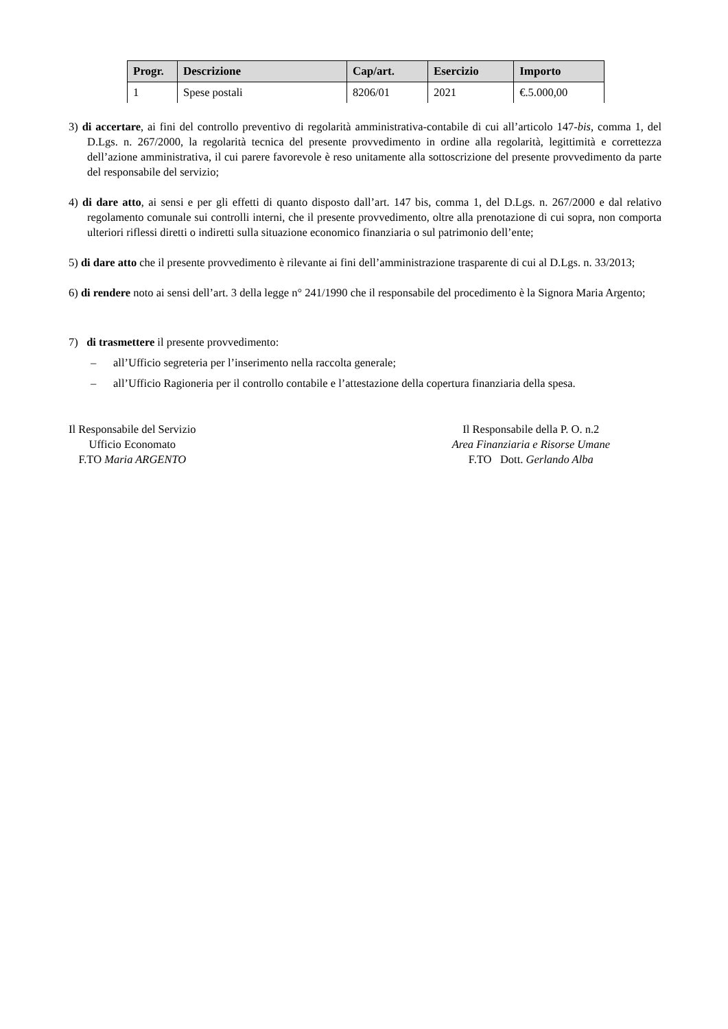| Progr. | Descrizione | Cap/art. | Esercizio | Importo |
| --- | --- | --- | --- | --- |
| 1 | Spese postali | 8206/01 | 2021 | €.5.000,00 |
3) di accertare, ai fini del controllo preventivo di regolarità amministrativa-contabile di cui all’articolo 147-bis, comma 1, del D.Lgs. n. 267/2000, la regolarità tecnica del presente provvedimento in ordine alla regolarità, legittimità e correttezza dell’azione amministrativa, il cui parere favorevole è reso unitamente alla sottoscrizione del presente provvedimento da parte del responsabile del servizio;
4) di dare atto, ai sensi e per gli effetti di quanto disposto dall’art. 147 bis, comma 1, del D.Lgs. n. 267/2000 e dal relativo regolamento comunale sui controlli interni, che il presente provvedimento, oltre alla prenotazione di cui sopra, non comporta ulteriori riflessi diretti o indiretti sulla situazione economico finanziaria o sul patrimonio dell’ente;
5) di dare atto che il presente provvedimento è rilevante ai fini dell’amministrazione trasparente di cui al D.Lgs. n. 33/2013;
6) di rendere noto ai sensi dell’art. 3 della legge n° 241/1990 che il responsabile del procedimento è la Signora Maria Argento;
7) di trasmettere il presente provvedimento:
– all’Ufficio segreteria per l’inserimento nella raccolta generale;
– all’Ufficio Ragioneria per il controllo contabile e l’attestazione della copertura finanziaria della spesa.
Il Responsabile del Servizio
Ufficio Economato
F.TO Maria ARGENTO
Il Responsabile della P. O. n.2
Area Finanziaria e Risorse Umane
F.TO Dott. Gerlando Alba